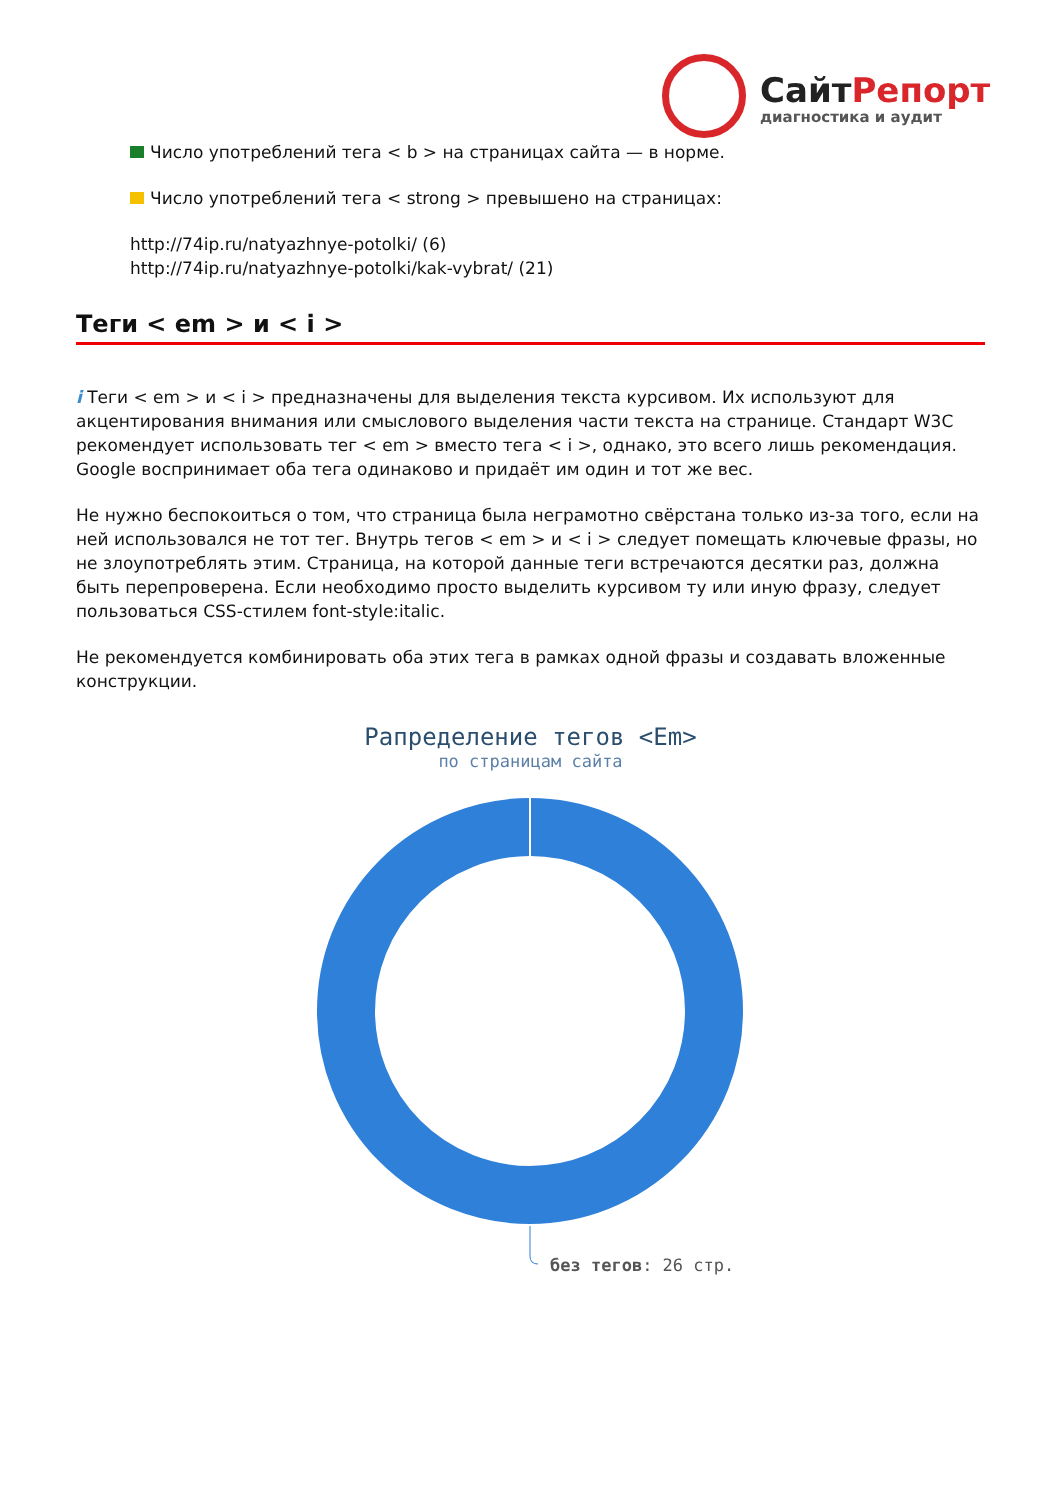СайтРепорт
диагностика и аудит
Число употреблений тега < b > на страницах сайта — в норме.
Число употреблений тега < strong > превышено на страницах:
http://74ip.ru/natyazhnye-potolki/ (6)
http://74ip.ru/natyazhnye-potolki/kak-vybrat/ (21)
Теги < em > и < i >
i Теги < em > и < i > предназначены для выделения текста курсивом. Их используют для акцентирования внимания или смыслового выделения части текста на странице. Стандарт W3C рекомендует использовать тег < em > вместо тега < i >, однако, это всего лишь рекомендация. Google воспринимает оба тега одинаково и придаёт им один и тот же вес.
Не нужно беспокоиться о том, что страница была неграмотно свёрстана только из-за того, если на ней использовался не тот тег. Внутрь тегов < em > и < i > следует помещать ключевые фразы, но не злоупотреблять этим. Страница, на которой данные теги встречаются десятки раз, должна быть перепроверена. Если необходимо просто выделить курсивом ту или иную фразу, следует пользоваться CSS-стилем font-style:italic.
Не рекомендуется комбинировать оба этих тега в рамках одной фразы и создавать вложенные конструкции.
Рапределение тегов <Em>
по страницам сайта
без тегов: 26 стр.